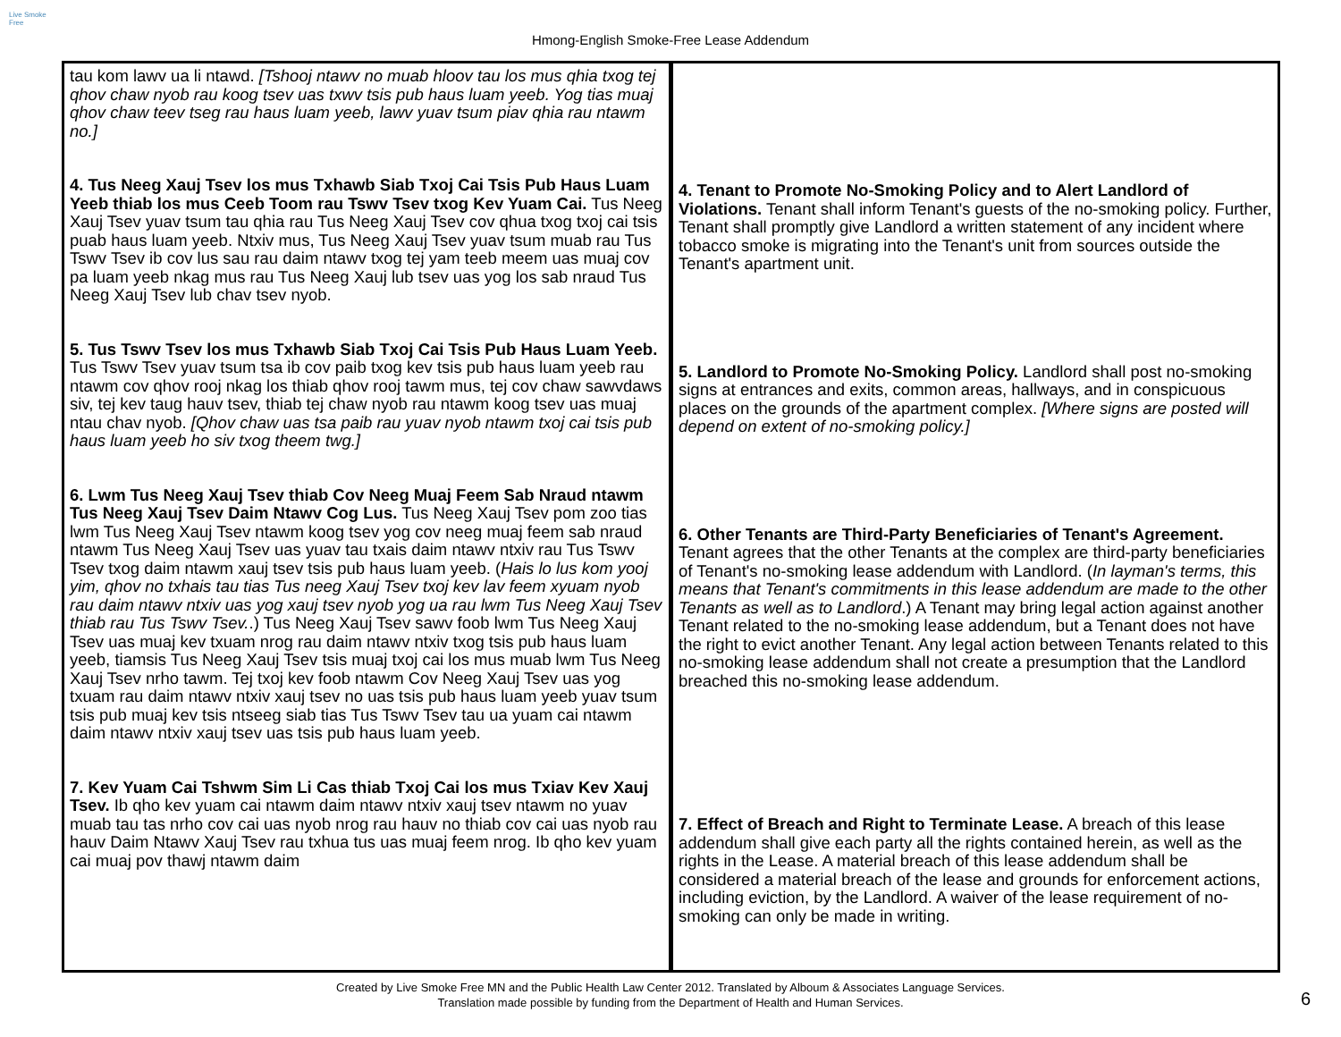Live Smoke Free
Hmong-English Smoke-Free Lease Addendum
| tau kom lawv ua li ntawd. [Tshooj ntawv no muab hloov tau los mus qhia txog tej qhov chaw nyob rau koog tsev uas txwv tsis pub haus luam yeeb. Yog tias muaj qhov chaw teev tseg rau haus luam yeeb, lawv yuav tsum piav qhia rau ntawm no.] 4. Tus Neeg Xauj Tsev los mus Txhawb Siab Txoj Cai Tsis Pub Haus Luam Yeeb thiab los mus Ceeb Toom rau Tswv Tsev txog Kev Yuam Cai. Tus Neeg Xauj Tsev yuav tsum tau qhia rau Tus Neeg Xauj Tsev cov qhua txog txoj cai tsis puab haus luam yeeb. Ntxiv mus, Tus Neeg Xauj Tsev yuav tsum muab rau Tus Tswv Tsev ib cov lus sau rau daim ntawv txog tej yam teeb meem uas muaj cov pa luam yeeb nkag mus rau Tus Neeg Xauj lub tsev uas yog los sab nraud Tus Neeg Xauj Tsev lub chav tsev nyob. 5. Tus Tswv Tsev los mus Txhawb Siab Txoj Cai Tsis Pub Haus Luam Yeeb. Tus Tswv Tsev yuav tsum tsa ib cov paib txog kev tsis pub haus luam yeeb rau ntawm cov qhov rooj nkag los thiab qhov rooj tawm mus, tej cov chaw sawvdaws siv, tej kev taug hauv tsev, thiab tej chaw nyob rau ntawm koog tsev uas muaj ntau chav nyob. [Qhov chaw uas tsa paib rau yuav nyob ntawm txoj cai tsis pub haus luam yeeb ho siv txog theem twg.] 6. Lwm Tus Neeg Xauj Tsev thiab Cov Neeg Muaj Feem Sab Nraud ntawm Tus Neeg Xauj Tsev Daim Ntawv Cog Lus. Tus Neeg Xauj Tsev pom zoo tias lwm Tus Neeg Xauj Tsev ntawm koog tsev yog cov neeg muaj feem sab nraud ntawm Tus Neeg Xauj Tsev uas yuav tau txais daim ntawv ntxiv rau Tus Tswv Tsev txog daim ntawm xauj tsev tsis pub haus luam yeeb. ( Hais lo lus kom yooj yim, qhov no txhais tau tias Tus neeg Xauj Tsev txoj kev lav feem xyuam nyob rau daim ntawv ntxiv uas yog xauj tsev nyob yog ua rau lwm Tus Neeg Xauj Tsev thiab rau Tus Tswv Tsev. .) Tus Neeg Xauj Tsev sawv foob lwm Tus Neeg Xauj Tsev uas muaj kev txuam nrog rau daim ntawv ntxiv txog tsis pub haus luam yeeb, tiamsis Tus Neeg Xauj Tsev tsis muaj txoj cai los mus muab lwm Tus Neeg Xauj Tsev nrho tawm. Tej txoj kev foob ntawm Cov Neeg Xauj Tsev uas yog txuam rau daim ntawv ntxiv xauj tsev no uas tsis pub haus luam yeeb yuav tsum tsis pub muaj kev tsis ntseeg siab tias Tus Tswv Tsev tau ua yuam cai ntawm daim ntawv ntxiv xauj tsev uas tsis pub haus luam yeeb. 7. Kev Yuam Cai Tshwm Sim Li Cas thiab Txoj Cai los mus Txiav Kev Xauj Tsev. Ib qho kev yuam cai ntawm daim ntawv ntxiv xauj tsev ntawm no yuav muab tau tas nrho cov cai uas nyob nrog rau hauv no thiab cov cai uas nyob rau hauv Daim Ntawv Xauj Tsev rau txhua tus uas muaj feem nrog. Ib qho kev yuam cai muaj pov thawj ntawm daim | 4. Tenant to Promote No-Smoking Policy and to Alert Landlord of Violations. Tenant shall inform Tenant's guests of the no-smoking policy. Further, Tenant shall promptly give Landlord a written statement of any incident where tobacco smoke is migrating into the Tenant's unit from sources outside the Tenant's apartment unit. 5. Landlord to Promote No-Smoking Policy. Landlord shall post no-smoking signs at entrances and exits, common areas, hallways, and in conspicuous places on the grounds of the apartment complex. [Where signs are posted will depend on extent of no-smoking policy.] 6. Other Tenants are Third-Party Beneficiaries of Tenant's Agreement. Tenant agrees that the other Tenants at the complex are third-party beneficiaries of Tenant's no-smoking lease addendum with Landlord. ( In layman's terms, this means that Tenant's commitments in this lease addendum are made to the other Tenants as well as to Landlord .) A Tenant may bring legal action against another Tenant related to the no-smoking lease addendum, but a Tenant does not have the right to evict another Tenant. Any legal action between Tenants related to this no-smoking lease addendum shall not create a presumption that the Landlord breached this no-smoking lease addendum. 7. Effect of Breach and Right to Terminate Lease. A breach of this lease addendum shall give each party all the rights contained herein, as well as the rights in the Lease. A material breach of this lease addendum shall be considered a material breach of the lease and grounds for enforcement actions, including eviction, by the Landlord. A waiver of the lease requirement of no-smoking can only be made in writing. |
Created by Live Smoke Free MN and the Public Health Law Center 2012. Translated by Alboum & Associates Language Services.
Translation made possible by funding from the Department of Health and Human Services.
6